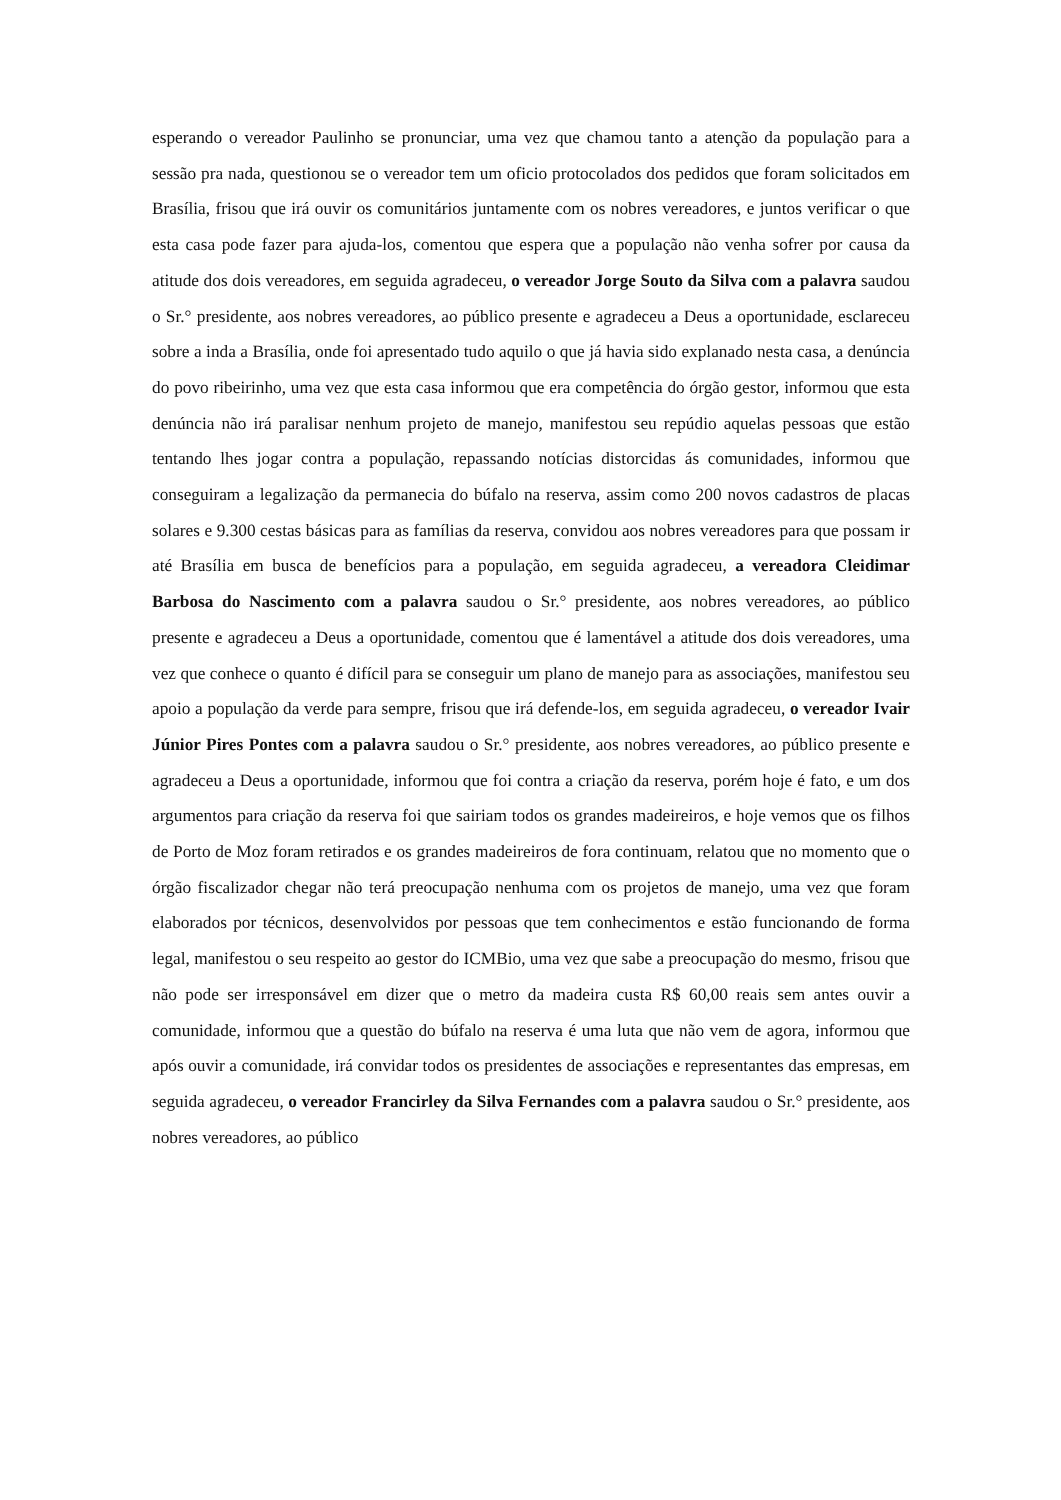esperando o vereador Paulinho se pronunciar, uma vez que chamou tanto a atenção da população para a sessão pra nada, questionou se o vereador tem um oficio protocolados dos pedidos que foram solicitados em Brasília, frisou que irá ouvir os comunitários juntamente com os nobres vereadores, e juntos verificar o que esta casa pode fazer para ajuda-los, comentou que espera que a população não venha sofrer por causa da atitude dos dois vereadores, em seguida agradeceu, o vereador Jorge Souto da Silva com a palavra saudou o Sr.° presidente, aos nobres vereadores, ao público presente e agradeceu a Deus a oportunidade, esclareceu sobre a inda a Brasília, onde foi apresentado tudo aquilo o que já havia sido explanado nesta casa, a denúncia do povo ribeirinho, uma vez que esta casa informou que era competência do órgão gestor, informou que esta denúncia não irá paralisar nenhum projeto de manejo, manifestou seu repúdio aquelas pessoas que estão tentando lhes jogar contra a população, repassando notícias distorcidas ás comunidades, informou que conseguiram a legalização da permanecia do búfalo na reserva, assim como 200 novos cadastros de placas solares e 9.300 cestas básicas para as famílias da reserva, convidou aos nobres vereadores para que possam ir até Brasília em busca de benefícios para a população, em seguida agradeceu, a vereadora Cleidimar Barbosa do Nascimento com a palavra saudou o Sr.° presidente, aos nobres vereadores, ao público presente e agradeceu a Deus a oportunidade, comentou que é lamentável a atitude dos dois vereadores, uma vez que conhece o quanto é difícil para se conseguir um plano de manejo para as associações, manifestou seu apoio a população da verde para sempre, frisou que irá defende-los, em seguida agradeceu, o vereador Ivair Júnior Pires Pontes com a palavra saudou o Sr.° presidente, aos nobres vereadores, ao público presente e agradeceu a Deus a oportunidade, informou que foi contra a criação da reserva, porém hoje é fato, e um dos argumentos para criação da reserva foi que sairiam todos os grandes madeireiros, e hoje vemos que os filhos de Porto de Moz foram retirados e os grandes madeireiros de fora continuam, relatou que no momento que o órgão fiscalizador chegar não terá preocupação nenhuma com os projetos de manejo, uma vez que foram elaborados por técnicos, desenvolvidos por pessoas que tem conhecimentos e estão funcionando de forma legal, manifestou o seu respeito ao gestor do ICMBio, uma vez que sabe a preocupação do mesmo, frisou que não pode ser irresponsável em dizer que o metro da madeira custa R$ 60,00 reais sem antes ouvir a comunidade, informou que a questão do búfalo na reserva é uma luta que não vem de agora, informou que após ouvir a comunidade, irá convidar todos os presidentes de associações e representantes das empresas, em seguida agradeceu, o vereador Francirley da Silva Fernandes com a palavra saudou o Sr.° presidente, aos nobres vereadores, ao público